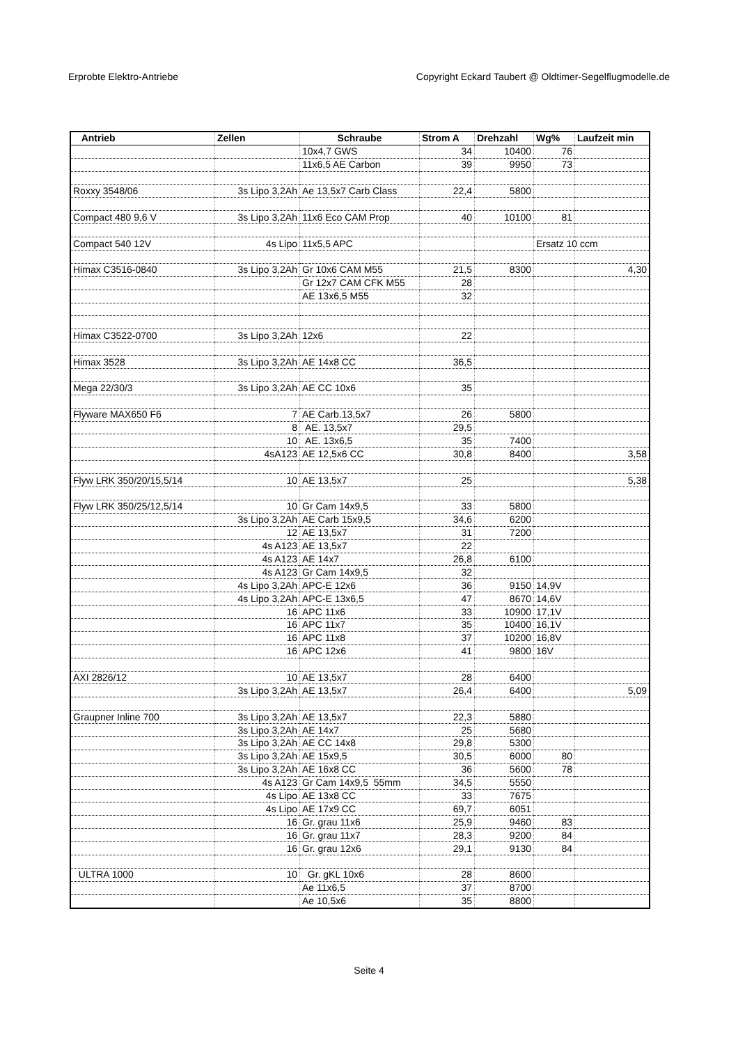Erprobte Elektro-Antriebe Copyright Eckard Taubert @ Oldtimer-Segelflugmodelle.de
| Antrieb | Zellen | Schraube | Strom A | Drehzahl | Wg% | Laufzeit min |
| --- | --- | --- | --- | --- | --- | --- |
| | | 10x4,7 GWS | 34 | 10400 | 76 | |
| | | 11x6,5 AE Carbon | 39 | 9950 | 73 | |
| Roxxy 3548/06 | 3s Lipo 3,2Ah | Ae 13,5x7 Carb Class | 22,4 | 5800 | | |
| Compact 480 9,6 V | 3s Lipo 3,2Ah | 11x6 Eco CAM Prop | 40 | 10100 | 81 | |
| Compact 540 12V | 4s Lipo | 11x5,5 APC | | | Ersatz 10 ccm | |
| Himax C3516-0840 | 3s Lipo 3,2Ah | Gr 10x6 CAM M55 | 21,5 | 8300 | | 4,30 |
| | | Gr 12x7 CAM CFK M55 | 28 | | | |
| | | AE 13x6,5 M55 | 32 | | | |
| Himax C3522-0700 | 3s Lipo 3,2Ah | 12x6 | 22 | | | |
| Himax 3528 | 3s Lipo 3,2Ah | AE 14x8 CC | 36,5 | | | |
| Mega 22/30/3 | 3s Lipo 3,2Ah | AE CC 10x6 | 35 | | | |
| Flyware MAX650 F6 | 7 | AE Carb.13,5x7 | 26 | 5800 | | |
| | 8 | AE. 13,5x7 | 29,5 | | | |
| | 10 | AE. 13x6,5 | 35 | 7400 | | |
| | 4sA123 | AE 12,5x6 CC | 30,8 | 8400 | | 3,58 |
| Flyw LRK 350/20/15,5/14 | 10 | AE 13,5x7 | 25 | | | 5,38 |
| Flyw LRK 350/25/12,5/14 | 10 | Gr Cam 14x9,5 | 33 | 5800 | | |
| | 3s Lipo 3,2Ah | AE Carb 15x9,5 | 34,6 | 6200 | | |
| | 12 | AE 13,5x7 | 31 | 7200 | | |
| | 4s A123 | AE 13,5x7 | 22 | | | |
| | 4s A123 | AE 14x7 | 26,8 | 6100 | | |
| | 4s A123 | Gr Cam 14x9,5 | 32 | | | |
| | 4s Lipo 3,2Ah | APC-E 12x6 | 36 | 9150 | 14,9V | |
| | 4s Lipo 3,2Ah | APC-E 13x6,5 | 47 | 8670 | 14,6V | |
| | 16 | APC 11x6 | 33 | 10900 | 17,1V | |
| | 16 | APC 11x7 | 35 | 10400 | 16,1V | |
| | 16 | APC 11x8 | 37 | 10200 | 16,8V | |
| | 16 | APC 12x6 | 41 | 9800 | 16V | |
| AXI 2826/12 | 10 | AE 13,5x7 | 28 | 6400 | | |
| | 3s Lipo 3,2Ah | AE 13,5x7 | 26,4 | 6400 | | 5,09 |
| Graupner Inline 700 | 3s Lipo 3,2Ah | AE 13,5x7 | 22,3 | 5880 | | |
| | 3s Lipo 3,2Ah | AE 14x7 | 25 | 5680 | | |
| | 3s Lipo 3,2Ah | AE CC 14x8 | 29,8 | 5300 | | |
| | 3s Lipo 3,2Ah | AE 15x9,5 | 30,5 | 6000 | 80 | |
| | 3s Lipo 3,2Ah | AE 16x8 CC | 36 | 5600 | 78 | |
| | 4s A123 | Gr Cam 14x9,5 55mm | 34,5 | 5550 | | |
| | 4s Lipo | AE 13x8 CC | 33 | 7675 | | |
| | 4s Lipo | AE 17x9 CC | 69,7 | 6051 | | |
| | 16 | Gr. grau 11x6 | 25,9 | 9460 | 83 | |
| | 16 | Gr. grau 11x7 | 28,3 | 9200 | 84 | |
| | 16 | Gr. grau 12x6 | 29,1 | 9130 | 84 | |
| ULTRA 1000 | 10 | Gr. gKL 10x6 | 28 | 8600 | | |
| | | Ae 11x6,5 | 37 | 8700 | | |
| | | Ae 10,5x6 | 35 | 8800 | | |
Seite 4